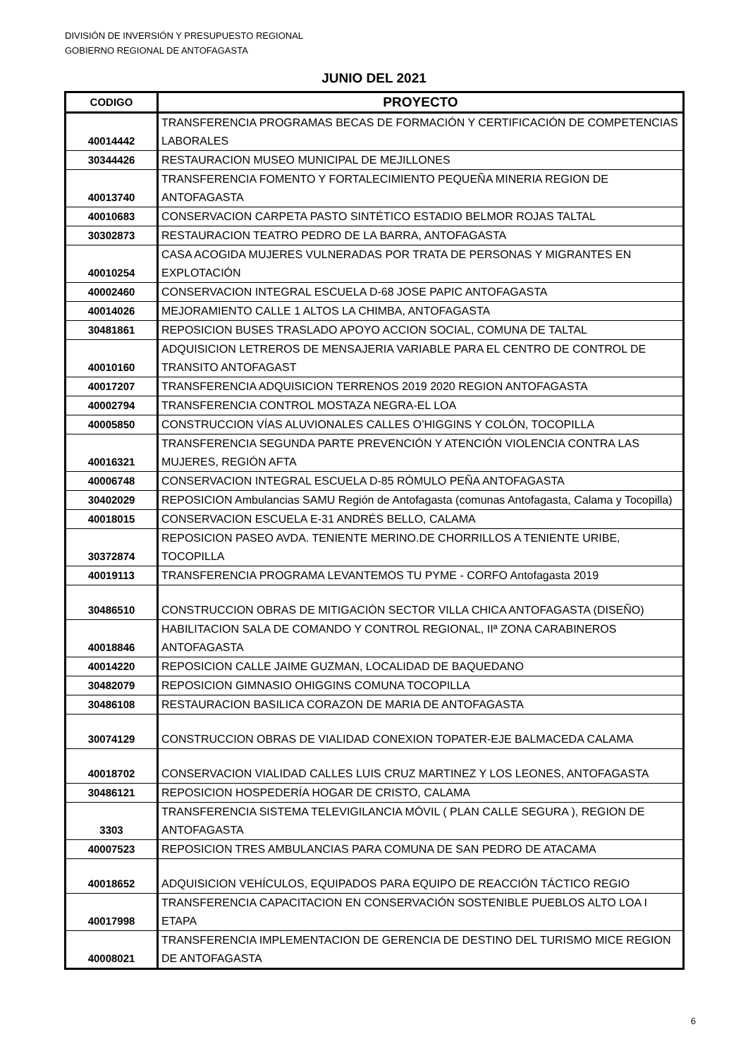DIVISIÓN DE INVERSIÓN Y PRESUPUESTO REGIONAL
GOBIERNO REGIONAL DE ANTOFAGASTA
JUNIO DEL 2021
| CODIGO | PROYECTO |
| --- | --- |
| 40014442 | TRANSFERENCIA PROGRAMAS BECAS DE FORMACIÓN Y CERTIFICACIÓN DE COMPETENCIAS LABORALES |
| 30344426 | RESTAURACION MUSEO MUNICIPAL DE MEJILLONES |
| 40013740 | TRANSFERENCIA FOMENTO Y FORTALECIMIENTO PEQUEÑA MINERIA REGION DE ANTOFAGASTA |
| 40010683 | CONSERVACION CARPETA PASTO SINTÉTICO ESTADIO BELMOR ROJAS TALTAL |
| 30302873 | RESTAURACION TEATRO PEDRO DE LA BARRA, ANTOFAGASTA |
| 40010254 | CASA ACOGIDA MUJERES VULNERADAS POR TRATA DE PERSONAS Y MIGRANTES EN EXPLOTACIÓN |
| 40002460 | CONSERVACION INTEGRAL ESCUELA D-68 JOSE PAPIC ANTOFAGASTA |
| 40014026 | MEJORAMIENTO CALLE 1 ALTOS LA CHIMBA, ANTOFAGASTA |
| 30481861 | REPOSICION BUSES TRASLADO APOYO ACCION SOCIAL, COMUNA DE TALTAL |
| 40010160 | ADQUISICION LETREROS DE MENSAJERIA VARIABLE PARA EL CENTRO DE CONTROL DE TRANSITO ANTOFAGAST |
| 40017207 | TRANSFERENCIA ADQUISICION TERRENOS 2019 2020 REGION ANTOFAGASTA |
| 40002794 | TRANSFERENCIA CONTROL MOSTAZA NEGRA-EL LOA |
| 40005850 | CONSTRUCCION VÍAS ALUVIONALES CALLES O’HIGGINS Y COLÓN, TOCOPILLA |
| 40016321 | TRANSFERENCIA SEGUNDA PARTE PREVENCIÓN Y ATENCIÓN VIOLENCIA CONTRA LAS MUJERES, REGIÓN AFTA |
| 40006748 | CONSERVACION INTEGRAL ESCUELA D-85 RÓMULO PEÑA ANTOFAGASTA |
| 30402029 | REPOSICION Ambulancias SAMU Región de Antofagasta (comunas Antofagasta, Calama y Tocopilla) |
| 40018015 | CONSERVACION ESCUELA E-31 ANDRÉS BELLO, CALAMA |
| 30372874 | REPOSICION PASEO AVDA. TENIENTE MERINO.DE CHORRILLOS A TENIENTE URIBE, TOCOPILLA |
| 40019113 | TRANSFERENCIA PROGRAMA LEVANTEMOS TU PYME - CORFO Antofagasta 2019 |
| 30486510 | CONSTRUCCION OBRAS DE MITIGACIÓN SECTOR VILLA CHICA ANTOFAGASTA (DISEÑO) |
| 40018846 | HABILITACION SALA DE COMANDO Y CONTROL REGIONAL, IIª ZONA CARABINEROS ANTOFAGASTA |
| 40014220 | REPOSICION CALLE JAIME GUZMAN, LOCALIDAD DE BAQUEDANO |
| 30482079 | REPOSICION GIMNASIO OHIGGINS COMUNA TOCOPILLA |
| 30486108 | RESTAURACION BASILICA CORAZON DE MARIA DE ANTOFAGASTA |
| 30074129 | CONSTRUCCION OBRAS DE VIALIDAD CONEXION TOPATER-EJE BALMACEDA CALAMA |
| 40018702 | CONSERVACION VIALIDAD CALLES LUIS CRUZ MARTINEZ Y LOS LEONES, ANTOFAGASTA |
| 30486121 | REPOSICION HOSPEDERÍA HOGAR DE CRISTO, CALAMA |
| 3303 | TRANSFERENCIA SISTEMA TELEVIGILANCIA MÓVIL ( PLAN CALLE SEGURA ), REGION DE ANTOFAGASTA |
| 40007523 | REPOSICION TRES AMBULANCIAS PARA COMUNA DE SAN PEDRO DE ATACAMA |
| 40018652 | ADQUISICION VEHÍCULOS, EQUIPADOS PARA EQUIPO DE REACCIÓN TÁCTICO REGIO |
| 40017998 | TRANSFERENCIA CAPACITACION EN CONSERVACIÓN SOSTENIBLE PUEBLOS ALTO LOA I ETAPA |
| 40008021 | TRANSFERENCIA IMPLEMENTACION DE GERENCIA DE DESTINO DEL TURISMO MICE REGION DE ANTOFAGASTA |
6